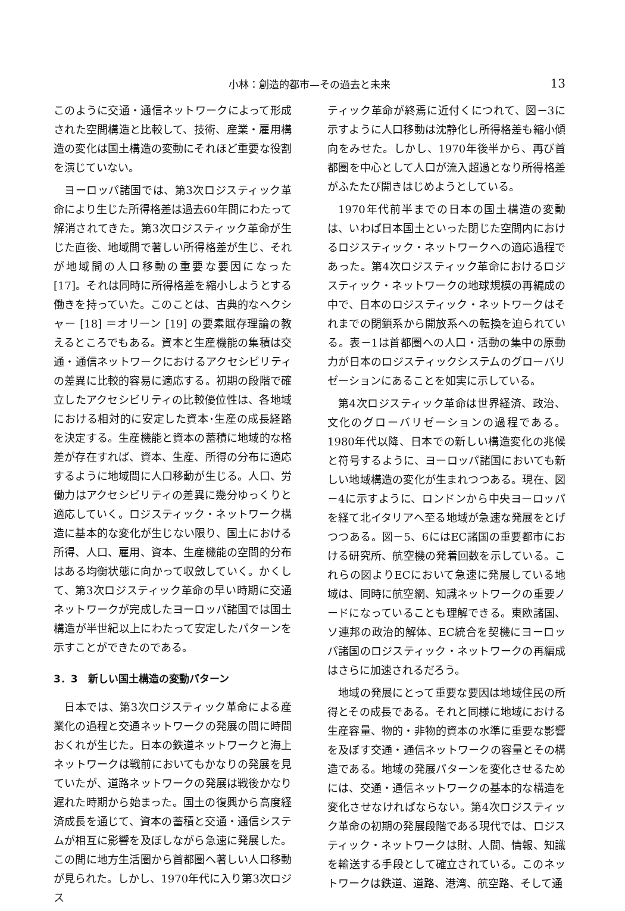小林：創造的都市—その過去と未来
13
このように交通・通信ネットワークによって形成された空間構造と比較して、技術、産業・雇用構造の変化は国土構造の変動にそれほど重要な役割を演じていない。
ヨーロッパ諸国では、第3次ロジスティック革命により生じた所得格差は過去60年間にわたって解消されてきた。第3次ロジスティック革命が生じた直後、地域間で著しい所得格差が生じ、それが地域間の人口移動の重要な要因になった [17]。それは同時に所得格差を縮小しようとする働きを持っていた。このことは、古典的なヘクシャー [18] ＝オリーン [19] の要素賦存理論の教えるところでもある。資本と生産機能の集積は交通・通信ネットワークにおけるアクセシビリティの差異に比較的容易に適応する。初期の段階で確立したアクセシビリティの比較優位性は、各地域における相対的に安定した資本･生産の成長経路を決定する。生産機能と資本の蓄積に地域的な格差が存在すれば、資本、生産、所得の分布に適応するように地域間に人口移動が生じる。人口、労働力はアクセシビリティの差異に幾分ゆっくりと適応していく。ロジスティック・ネットワーク構造に基本的な変化が生じない限り、国土における所得、人口、雇用、資本、生産機能の空間的分布はある均衡状態に向かって収斂していく。かくして、第3次ロジスティック革命の早い時期に交通ネットワークが完成したヨーロッパ諸国では国土構造が半世紀以上にわたって安定したパターンを示すことができたのである。
3．3　新しい国土構造の変動パターン
日本では、第3次ロジスティック革命による産業化の過程と交通ネットワークの発展の間に時間おくれが生じた。日本の鉄道ネットワークと海上ネットワークは戦前においてもかなりの発展を見ていたが、道路ネットワークの発展は戦後かなり遅れた時期から始まった。国土の復興から高度経済成長を通じて、資本の蓄積と交通・通信システムが相互に影響を及ぼしながら急速に発展した。この間に地方生活圏から首都圏へ著しい人口移動が見られた。しかし、1970年代に入り第3次ロジス
ティック革命が終焉に近付くにつれて、図－3に示すように人口移動は沈静化し所得格差も縮小傾向をみせた。しかし、1970年後半から、再び首都圏を中心として人口が流入超過となり所得格差がふたたび開きはじめようとしている。
1970年代前半までの日本の国土構造の変動は、いわば日本国土といった閉じた空間内におけるロジスティック・ネットワークへの適応過程であった。第4次ロジスティック革命におけるロジスティック・ネットワークの地球規模の再編成の中で、日本のロジスティック・ネットワークはそれまでの閉鎖系から開放系への転換を迫られている。表－1は首都圏への人口・活動の集中の原動力が日本のロジスティックシステムのグローバリゼーションにあることを如実に示している。
第4次ロジスティック革命は世界経済、政治、文化のグローバリゼーションの過程である。1980年代以降、日本での新しい構造変化の兆候と符号するように、ヨーロッパ諸国においても新しい地域構造の変化が生まれつつある。現在、図－4に示すように、ロンドンから中央ヨーロッパを経て北イタリアへ至る地域が急速な発展をとげつつある。図－5、6にはEC諸国の重要都市における研究所、航空機の発着回数を示している。これらの図よりECにおいて急速に発展している地域は、同時に航空網、知識ネットワークの重要ノードになっていることも理解できる。東欧諸国、ソ連邦の政治的解体、EC統合を契機にヨーロッパ諸国のロジスティック・ネットワークの再編成はさらに加速されるだろう。
地域の発展にとって重要な要因は地域住民の所得とその成長である。それと同様に地域における生産容量、物的・非物的資本の水準に重要な影響を及ぼす交通・通信ネットワークの容量とその構造である。地域の発展パターンを変化させるためには、交通・通信ネットワークの基本的な構造を変化させなければならない。第4次ロジスティック革命の初期の発展段階である現代では、ロジスティック・ネットワークは財、人間、情報、知識を輸送する手段として確立されている。このネットワークは鉄道、道路、港湾、航空路、そして通